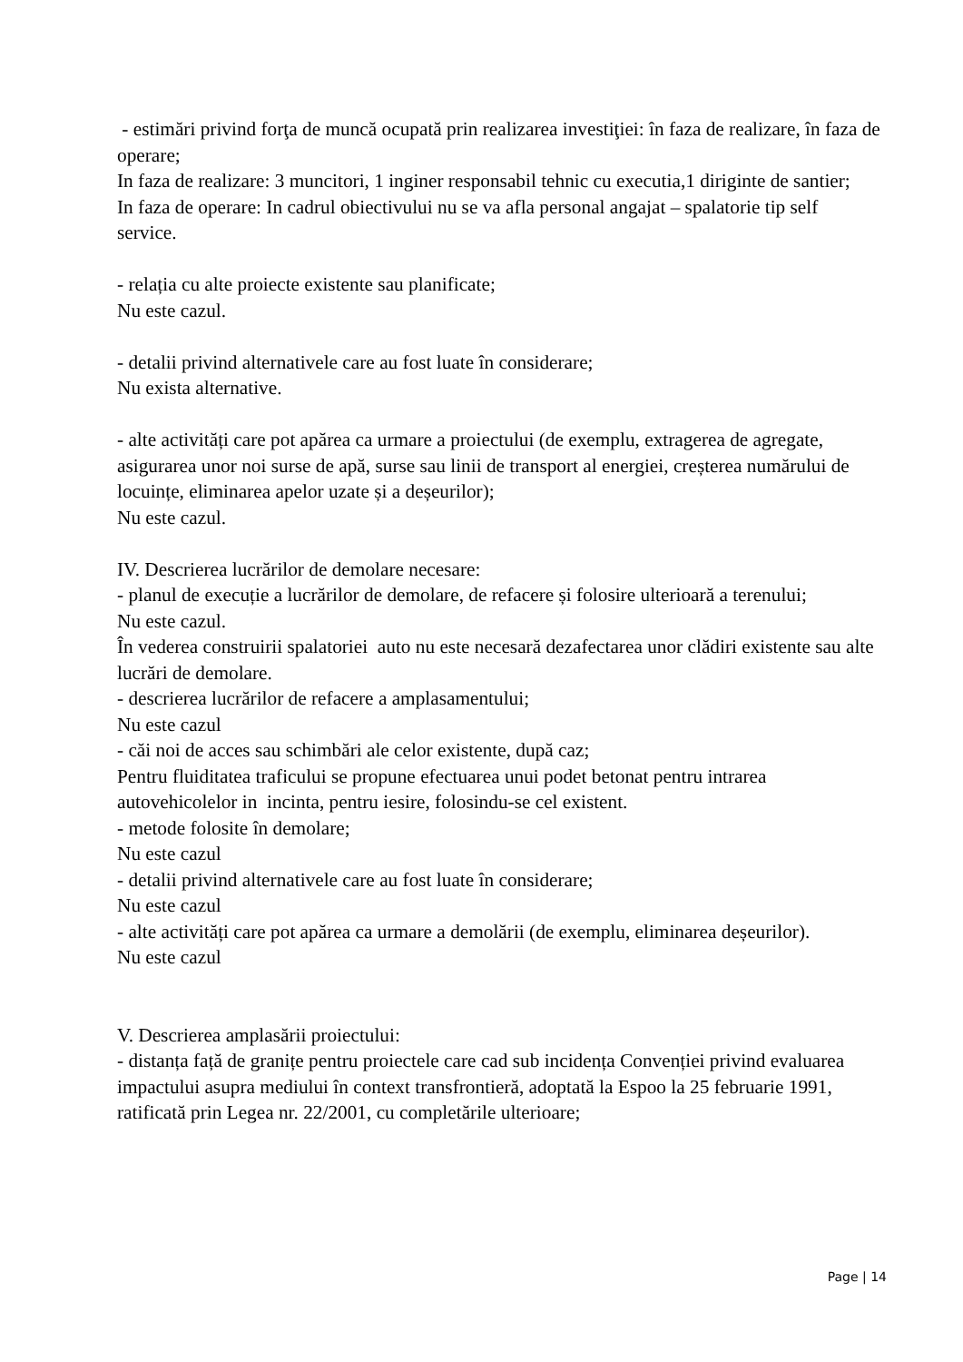- estimări privind forţa de muncă ocupată prin realizarea investiţiei: în faza de realizare, în faza de operare;
In faza de realizare: 3 muncitori, 1 inginer responsabil tehnic cu executia,1 diriginte de santier;
In faza de operare: In cadrul obiectivului nu se va afla personal angajat – spalatorie tip self service.
- relația cu alte proiecte existente sau planificate;
Nu este cazul.
- detalii privind alternativele care au fost luate în considerare;
Nu exista alternative.
- alte activități care pot apărea ca urmare a proiectului (de exemplu, extragerea de agregate, asigurarea unor noi surse de apă, surse sau linii de transport al energiei, creșterea numărului de locuințe, eliminarea apelor uzate și a deșeurilor);
Nu este cazul.
IV. Descrierea lucrărilor de demolare necesare:
- planul de execuție a lucrărilor de demolare, de refacere și folosire ulterioară a terenului;
Nu este cazul.
În vederea construirii spalatoriei auto nu este necesară dezafectarea unor clădiri existente sau alte lucrări de demolare.
- descrierea lucrărilor de refacere a amplasamentului;
Nu este cazul
- căi noi de acces sau schimbări ale celor existente, după caz;
Pentru fluiditatea traficului se propune efectuarea unui podet betonat pentru intrarea autovehicolelor in incinta, pentru iesire, folosindu-se cel existent.
- metode folosite în demolare;
Nu este cazul
- detalii privind alternativele care au fost luate în considerare;
Nu este cazul
- alte activități care pot apărea ca urmare a demolării (de exemplu, eliminarea deșeurilor).
Nu este cazul
V. Descrierea amplasării proiectului:
- distanța față de granițe pentru proiectele care cad sub incidența Convenției privind evaluarea impactului asupra mediului în context transfrontieră, adoptată la Espoo la 25 februarie 1991, ratificată prin Legea nr. 22/2001, cu completările ulterioare;
Page | 14